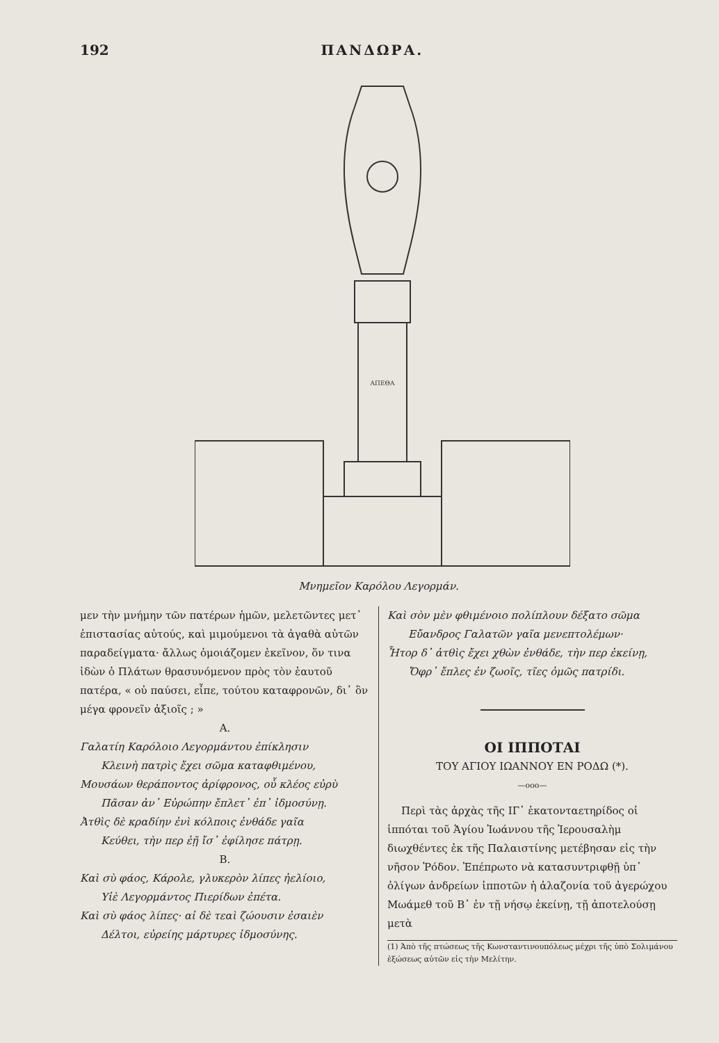192 ΠΑΝΔΩΡΑ.
ΑΠΕΘΑ
Μνημεῖον Καρόλου Λεγορμάν.
μεν τὴν μνήμην τῶν πατέρων ἡμῶν, μελετῶντες μετ᾽ ἐπιστασίας αὐτούς, καὶ μιμούμενοι τὰ ἀγαθὰ αὐτῶν παραδείγματα· ἄλλως ὁμοιάζομεν ἐκεῖνον, ὅν τινα ἰδὼν ὁ Πλάτων θρασυνόμενον πρὸς τὸν ἑαυτοῦ πατέρα, « οὐ παύσει, εἶπε, τούτου καταφρονῶν, δι᾽ ὃν μέγα φρονεῖν ἀξιοῖς ; »
Α.
Γαλατίη Καρόλοιο Λεγορμάντου ἐπίκλησιν
Κλεινὴ πατρὶς ἔχει σῶμα καταφθιμένου,
Μουσάων θεράποντος ἀρίφρονος, οὗ κλέος εὐρὺ
Πᾶσαν ἀν᾽ Εὐρώπην ἔπλετ᾽ ἐπ᾽ ἰδμοσύνῃ.
Ἀτθὶς δὲ κραδίην ἐνὶ κόλποις ἐνθάδε γαῖα
Κεύθει, τὴν περ ἑῇ ἴσ᾽ ἐφίλησε πάτρῃ.
Β.
Καὶ σὺ φάος, Κάρολε, γλυκερὸν λίπες ἠελίοιο,
Υἱὲ Λεγορμάντος Πιερίδων ἐπέτα.
Καὶ σὺ φάος λίπες· αἱ δὲ τεαὶ ζώουσιν ἐσαιὲν
Δέλτοι, εὐρείης μάρτυρες ἰδμοσύνης.
Καὶ σὸν μὲν φθιμένοιο πολίπλουν δέξατο σῶμα
Εὔανδρος Γαλατῶν γαῖα μενεπτολέμων·
Ἦτορ δ᾽ ἀτθὶς ἔχει χθὼν ἐνθάδε, τὴν περ ἐκείνῃ,
Ὄφρ᾽ ἔπλες ἐν ζωοῖς, τῖες ὁμῶς πατρίδι.
ΟΙ ΙΠΠΟΤΑΙ
ΤΟΥ ΑΓΙΟΥ ΙΩΑΝΝΟΥ ΕΝ ΡΟΔΩ (*).
—ooo—
Περὶ τὰς ἀρχὰς τῆς ΙΓ᾽ ἑκατονταετηρίδος οἱ ἱππόται τοῦ Ἁγίου Ἰωάννου τῆς Ἱερουσαλὴμ διωχθέντες ἐκ τῆς Παλαιστίνης μετέβησαν εἰς τὴν νῆσον Ῥόδον. Ἐπέπρωτο νὰ κατασυντριφθῇ ὑπ᾽ ὀλίγων ἀνδρείων ἱπποτῶν ἡ ἀλαζονία τοῦ ἀγερώχου Μωάμεθ τοῦ Β᾽ ἐν τῇ νήσῳ ἐκείνῃ, τῇ ἀποτελούσῃ μετὰ
(1) Ἀπὸ τῆς πτώσεως τῆς Κωνσταντινουπόλεως μέχρι τῆς ὑπὸ Σολιμάνου ἐξώσεως αὐτῶν εἰς τὴν Μελίτην.